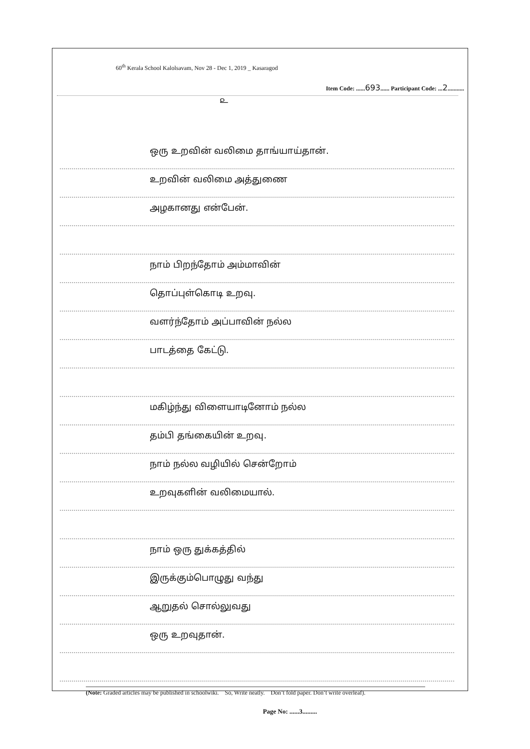60<sup>th</sup> Kerala School Kalolsavam, Nov 28 - Dec 1, 2019 _ Kasaragod
Item Code: ......693...... Participant Code: ...2...........
௨
ஒரு உறவின் வலிமை தாங்யாய்தான்.
உறவின் வலிமை அத்துணை
அழகானது என்பேன்.
நாம் பிறந்தோம் அம்மாவின்
தொப்புள்கொடி உறவு.
வளர்ந்தோம் அப்பாவின் நல்ல
பாடத்தை கேட்டு.
மகிழ்ந்து விளையாடினோம் நல்ல
தம்பி தங்கையின் உறவு.
நாம் நல்ல வழியில் சென்றோம்
உறவுகளின் வலிமையால்.
நாம் ஒரு துக்கத்தில்
இருக்கும்பொழுது வந்து
ஆறுதல் சொல்லுவது
ஒரு உறவுதான்.
(Note: Graded articles may be published in schoolwiki. So, Write neatly. Don’t fold paper. Don’t write overleaf).
Page No: ......3.........